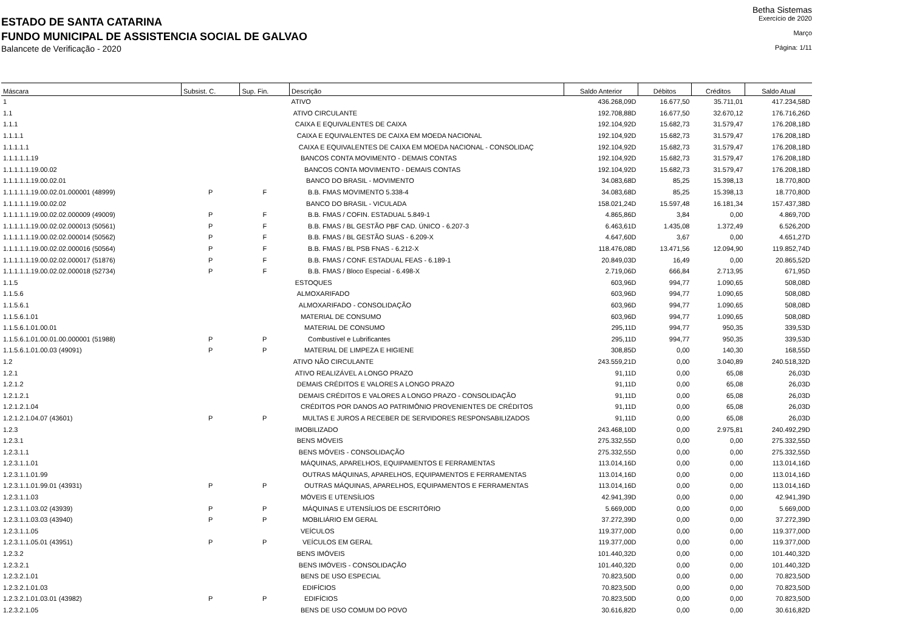Betha Sistemas
ESTADO DE SANTA CATARINA
Exercício de 2020
FUNDO MUNICIPAL DE ASSISTENCIA SOCIAL DE GALVAO
Março
Balancete de Verificação - 2020
Página: 1/11
| Máscara | Subsist. C. | Sup. Fin. | Descrição | Saldo Anterior | Débitos | Créditos | Saldo Atual |
| --- | --- | --- | --- | --- | --- | --- | --- |
| 1 | | | ATIVO | 436.268,09D | 16.677,50 | 35.711,01 | 417.234,58D |
| 1.1 | | | ATIVO CIRCULANTE | 192.708,88D | 16.677,50 | 32.670,12 | 176.716,26D |
| 1.1.1 | | | CAIXA E EQUIVALENTES DE CAIXA | 192.104,92D | 15.682,73 | 31.579,47 | 176.208,18D |
| 1.1.1.1 | | | CAIXA E EQUIVALENTES DE CAIXA EM MOEDA NACIONAL | 192.104,92D | 15.682,73 | 31.579,47 | 176.208,18D |
| 1.1.1.1.1 | | | CAIXA E EQUIVALENTES DE CAIXA EM MOEDA NACIONAL - CONSOLIDAÇ | 192.104,92D | 15.682,73 | 31.579,47 | 176.208,18D |
| 1.1.1.1.1.19 | | | BANCOS CONTA MOVIMENTO - DEMAIS CONTAS | 192.104,92D | 15.682,73 | 31.579,47 | 176.208,18D |
| 1.1.1.1.1.19.00.02 | | | BANCOS CONTA MOVIMENTO - DEMAIS CONTAS | 192.104,92D | 15.682,73 | 31.579,47 | 176.208,18D |
| 1.1.1.1.1.19.00.02.01 | | | BANCO DO BRASIL - MOVIMENTO | 34.083,68D | 85,25 | 15.398,13 | 18.770,80D |
| 1.1.1.1.1.19.00.02.01.000001 (48999) | P | F | B.B. FMAS MOVIMENTO 5.338-4 | 34.083,68D | 85,25 | 15.398,13 | 18.770,80D |
| 1.1.1.1.1.19.00.02.02 | | | BANCO DO BRASIL - VICULADA | 158.021,24D | 15.597,48 | 16.181,34 | 157.437,38D |
| 1.1.1.1.1.19.00.02.02.000009 (49009) | P | F | B.B. FMAS / COFIN. ESTADUAL 5.849-1 | 4.865,86D | 3,84 | 0,00 | 4.869,70D |
| 1.1.1.1.1.19.00.02.02.000013 (50561) | P | F | B.B. FMAS / BL GESTÃO PBF CAD. ÚNICO - 6.207-3 | 6.463,61D | 1.435,08 | 1.372,49 | 6.526,20D |
| 1.1.1.1.1.19.00.02.02.000014 (50562) | P | F | B.B. FMAS / BL GESTÃO SUAS - 6.209-X | 4.647,60D | 3,67 | 0,00 | 4.651,27D |
| 1.1.1.1.1.19.00.02.02.000016 (50564) | P | F | B.B. FMAS / BL PSB FNAS - 6.212-X | 118.476,08D | 13.471,56 | 12.094,90 | 119.852,74D |
| 1.1.1.1.1.19.00.02.02.000017 (51876) | P | F | B.B. FMAS / CONF. ESTADUAL FEAS - 6.189-1 | 20.849,03D | 16,49 | 0,00 | 20.865,52D |
| 1.1.1.1.1.19.00.02.02.000018 (52734) | P | F | B.B. FMAS / Bloco Especial - 6.498-X | 2.719,06D | 666,84 | 2.713,95 | 671,95D |
| 1.1.5 | | | ESTOQUES | 603,96D | 994,77 | 1.090,65 | 508,08D |
| 1.1.5.6 | | | ALMOXARIFADO | 603,96D | 994,77 | 1.090,65 | 508,08D |
| 1.1.5.6.1 | | | ALMOXARIFADO - CONSOLIDAÇÃO | 603,96D | 994,77 | 1.090,65 | 508,08D |
| 1.1.5.6.1.01 | | | MATERIAL DE CONSUMO | 603,96D | 994,77 | 1.090,65 | 508,08D |
| 1.1.5.6.1.01.00.01 | | | MATERIAL DE CONSUMO | 295,11D | 994,77 | 950,35 | 339,53D |
| 1.1.5.6.1.01.00.01.00.000001 (51988) | P | P | Combustível e Lubrificantes | 295,11D | 994,77 | 950,35 | 339,53D |
| 1.1.5.6.1.01.00.03 (49091) | P | P | MATERIAL DE LIMPEZA E HIGIENE | 308,85D | 0,00 | 140,30 | 168,55D |
| 1.2 | | | ATIVO NÃO CIRCULANTE | 243.559,21D | 0,00 | 3.040,89 | 240.518,32D |
| 1.2.1 | | | ATIVO REALIZÁVEL A LONGO PRAZO | 91,11D | 0,00 | 65,08 | 26,03D |
| 1.2.1.2 | | | DEMAIS CRÉDITOS E VALORES A LONGO PRAZO | 91,11D | 0,00 | 65,08 | 26,03D |
| 1.2.1.2.1 | | | DEMAIS CRÉDITOS E VALORES A LONGO PRAZO - CONSOLIDAÇÃO | 91,11D | 0,00 | 65,08 | 26,03D |
| 1.2.1.2.1.04 | | | CRÉDITOS POR DANOS AO PATRIMÔNIO PROVENIENTES DE CRÉDITOS | 91,11D | 0,00 | 65,08 | 26,03D |
| 1.2.1.2.1.04.07 (43601) | P | P | MULTAS E JUROS A RECEBER DE SERVIDORES RESPONSABILIZADOS | 91,11D | 0,00 | 65,08 | 26,03D |
| 1.2.3 | | | IMOBILIZADO | 243.468,10D | 0,00 | 2.975,81 | 240.492,29D |
| 1.2.3.1 | | | BENS MÓVEIS | 275.332,55D | 0,00 | 0,00 | 275.332,55D |
| 1.2.3.1.1 | | | BENS MÓVEIS - CONSOLIDAÇÃO | 275.332,55D | 0,00 | 0,00 | 275.332,55D |
| 1.2.3.1.1.01 | | | MÁQUINAS, APARELHOS, EQUIPAMENTOS E FERRAMENTAS | 113.014,16D | 0,00 | 0,00 | 113.014,16D |
| 1.2.3.1.1.01.99 | | | OUTRAS MÁQUINAS, APARELHOS, EQUIPAMENTOS E FERRAMENTAS | 113.014,16D | 0,00 | 0,00 | 113.014,16D |
| 1.2.3.1.1.01.99.01 (43931) | P | P | OUTRAS MÁQUINAS, APARELHOS, EQUIPAMENTOS E FERRAMENTAS | 113.014,16D | 0,00 | 0,00 | 113.014,16D |
| 1.2.3.1.1.03 | | | MÓVEIS E UTENSÍLIOS | 42.941,39D | 0,00 | 0,00 | 42.941,39D |
| 1.2.3.1.1.03.02 (43939) | P | P | MÁQUINAS E UTENSÍLIOS DE ESCRITÓRIO | 5.669,00D | 0,00 | 0,00 | 5.669,00D |
| 1.2.3.1.1.03.03 (43940) | P | P | MOBILIÁRIO EM GERAL | 37.272,39D | 0,00 | 0,00 | 37.272,39D |
| 1.2.3.1.1.05 | | | VEÍCULOS | 119.377,00D | 0,00 | 0,00 | 119.377,00D |
| 1.2.3.1.1.05.01 (43951) | P | P | VEÍCULOS EM GERAL | 119.377,00D | 0,00 | 0,00 | 119.377,00D |
| 1.2.3.2 | | | BENS IMÓVEIS | 101.440,32D | 0,00 | 0,00 | 101.440,32D |
| 1.2.3.2.1 | | | BENS IMÓVEIS - CONSOLIDAÇÃO | 101.440,32D | 0,00 | 0,00 | 101.440,32D |
| 1.2.3.2.1.01 | | | BENS DE USO ESPECIAL | 70.823,50D | 0,00 | 0,00 | 70.823,50D |
| 1.2.3.2.1.01.03 | | | EDIFÍCIOS | 70.823,50D | 0,00 | 0,00 | 70.823,50D |
| 1.2.3.2.1.01.03.01 (43982) | P | P | EDIFÍCIOS | 70.823,50D | 0,00 | 0,00 | 70.823,50D |
| 1.2.3.2.1.05 | | | BENS DE USO COMUM DO POVO | 30.616,82D | 0,00 | 0,00 | 30.616,82D |